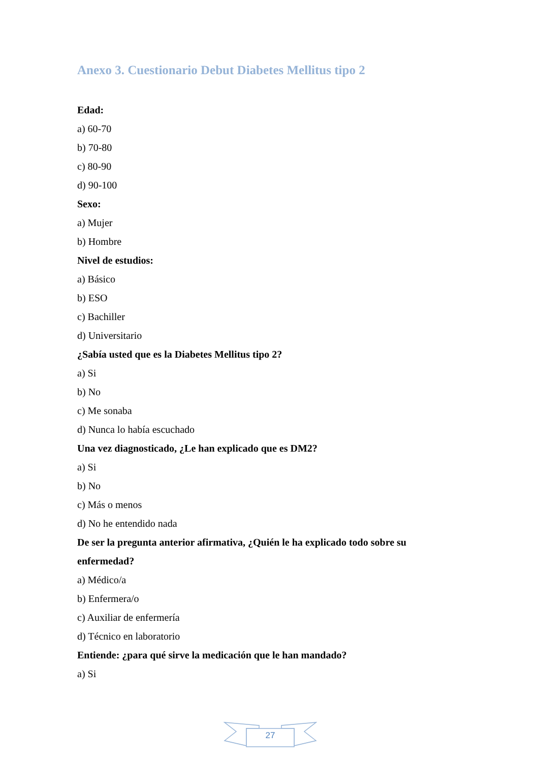Anexo 3. Cuestionario Debut Diabetes Mellitus tipo 2
Edad:
a) 60-70
b) 70-80
c) 80-90
d) 90-100
Sexo:
a) Mujer
b) Hombre
Nivel de estudios:
a) Básico
b) ESO
c) Bachiller
d) Universitario
¿Sabía usted que es la Diabetes Mellitus tipo 2?
a) Si
b) No
c) Me sonaba
d) Nunca lo había escuchado
Una vez diagnosticado, ¿Le han explicado que es DM2?
a) Si
b) No
c) Más o menos
d) No he entendido nada
De ser la pregunta anterior afirmativa, ¿Quién le ha explicado todo sobre su enfermedad?
a) Médico/a
b) Enfermera/o
c) Auxiliar de enfermería
d) Técnico en laboratorio
Entiende: ¿para qué sirve la medicación que le han mandado?
a) Si
27